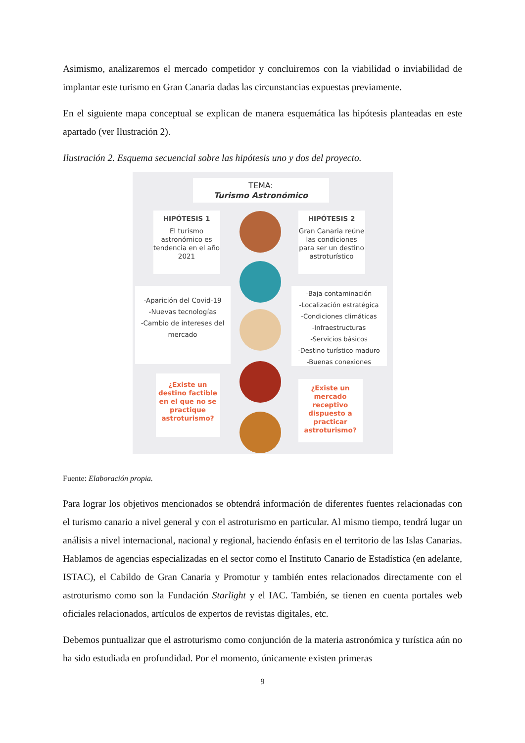Asimismo, analizaremos el mercado competidor y concluiremos con la viabilidad o inviabilidad de implantar este turismo en Gran Canaria dadas las circunstancias expuestas previamente.
En el siguiente mapa conceptual se explican de manera esquemática las hipótesis planteadas en este apartado (ver Ilustración 2).
Ilustración 2. Esquema secuencial sobre las hipótesis uno y dos del proyecto.
TEMA:
Turismo Astronómico
HIPÓTESIS 1
El turismo astronómico es tendencia en el año 2021
HIPÓTESIS 2
Gran Canaria reúne las condiciones para ser un destino astroturístico
-Aparición del Covid-19
-Nuevas tecnologías
-Cambio de intereses del mercado
-Baja contaminación
-Localización estratégica
-Condiciones climáticas
-Infraestructuras
-Servicios básicos
-Destino turístico maduro
-Buenas conexiones
¿Existe un destino factible en el que no se practique astroturismo?
¿Existe un mercado receptivo dispuesto a practicar astroturismo?
Fuente: Elaboración propia.
Para lograr los objetivos mencionados se obtendrá información de diferentes fuentes relacionadas con el turismo canario a nivel general y con el astroturismo en particular. Al mismo tiempo, tendrá lugar un análisis a nivel internacional, nacional y regional, haciendo énfasis en el territorio de las Islas Canarias. Hablamos de agencias especializadas en el sector como el Instituto Canario de Estadística (en adelante, ISTAC), el Cabildo de Gran Canaria y Promotur y también entes relacionados directamente con el astroturismo como son la Fundación Starlight y el IAC. También, se tienen en cuenta portales web oficiales relacionados, artículos de expertos de revistas digitales, etc.
Debemos puntualizar que el astroturismo como conjunción de la materia astronómica y turística aún no ha sido estudiada en profundidad. Por el momento, únicamente existen primeras
9